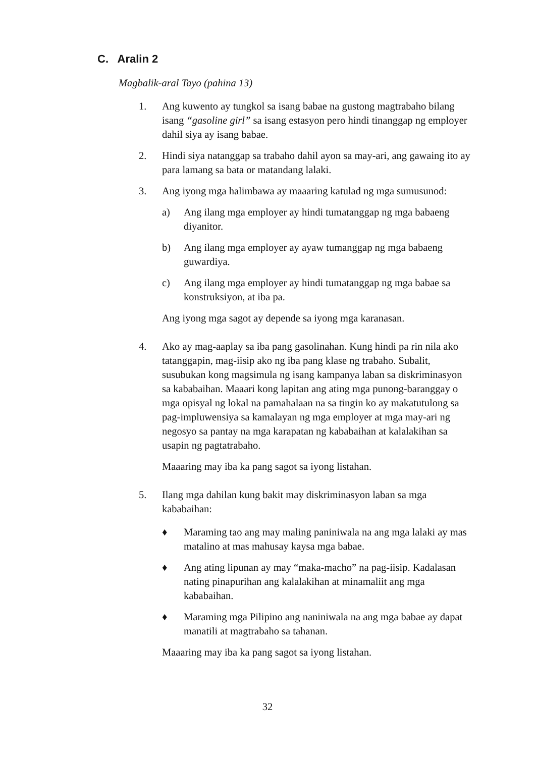C. Aralin 2
Magbalik-aral Tayo (pahina 13)
1. Ang kuwento ay tungkol sa isang babae na gustong magtrabaho bilang isang “gasoline girl” sa isang estasyon pero hindi tinanggap ng employer dahil siya ay isang babae.
2. Hindi siya natanggap sa trabaho dahil ayon sa may-ari, ang gawaing ito ay para lamang sa bata or matandang lalaki.
3. Ang iyong mga halimbawa ay maaaring katulad ng mga sumusunod:
a) Ang ilang mga employer ay hindi tumatanggap ng mga babaeng diyanitor.
b) Ang ilang mga employer ay ayaw tumanggap ng mga babaeng guwardiya.
c) Ang ilang mga employer ay hindi tumatanggap ng mga babae sa konstruksiyon, at iba pa.
Ang iyong mga sagot ay depende sa iyong mga karanasan.
4. Ako ay mag-aaplay sa iba pang gasolinahan. Kung hindi pa rin nila ako tatanggapin, mag-iisip ako ng iba pang klase ng trabaho. Subalit, susubukan kong magsimula ng isang kampanya laban sa diskriminasyon sa kababaihan. Maaari kong lapitan ang ating mga punong-baranggay o mga opisyal ng lokal na pamahalaan na sa tingin ko ay makatutulong sa pag-impluwensiya sa kamalayan ng mga employer at mga may-ari ng negosyo sa pantay na mga karapatan ng kababaihan at kalalakihan sa usapin ng pagtatrabaho.
Maaaring may iba ka pang sagot sa iyong listahan.
5. Ilang mga dahilan kung bakit may diskriminasyon laban sa mga kababaihan:
♦ Maraming tao ang may maling paniniwala na ang mga lalaki ay mas matalino at mas mahusay kaysa mga babae.
♦ Ang ating lipunan ay may “maka-macho” na pag-iisip. Kadalasan nating pinapurihan ang kalalakihan at minamaliit ang mga kababaihan.
♦ Maraming mga Pilipino ang naniniwala na ang mga babae ay dapat manatili at magtrabaho sa tahanan.
Maaaring may iba ka pang sagot sa iyong listahan.
32